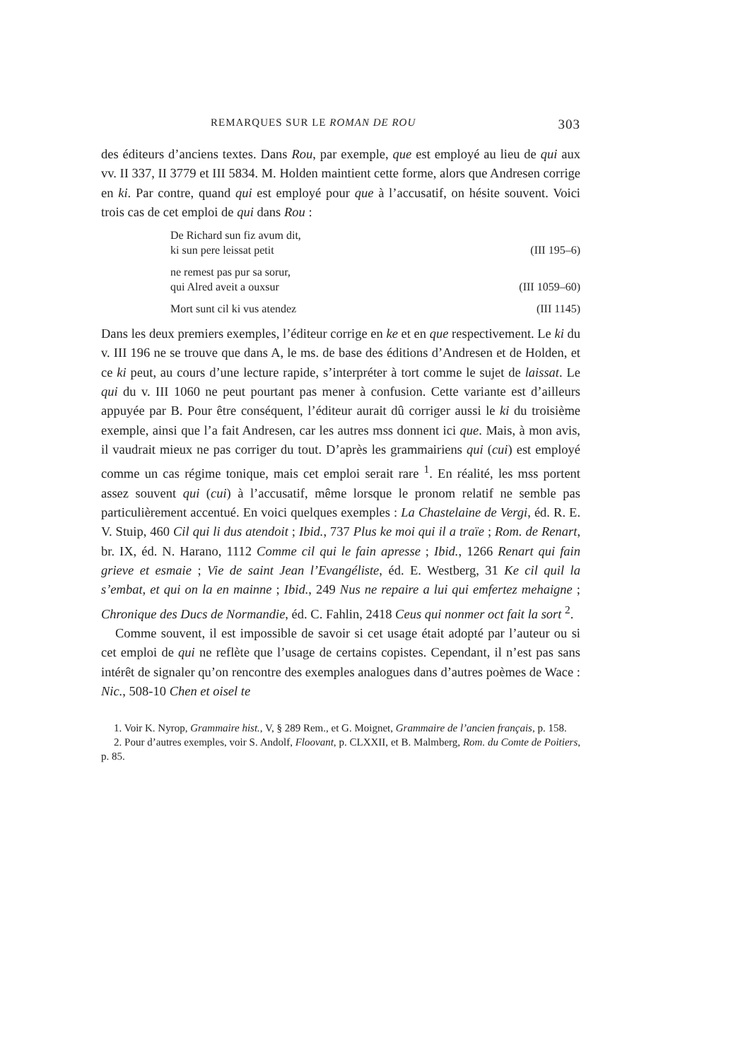REMARQUES SUR LE ROMAN DE ROU 303
des éditeurs d’anciens textes. Dans Rou, par exemple, que est employé au lieu de qui aux vv. II 337, II 3779 et III 5834. M. Holden maintient cette forme, alors que Andresen corrige en ki. Par contre, quand qui est employé pour que à l’accusatif, on hésite souvent. Voici trois cas de cet emploi de qui dans Rou :
De Richard sun fiz avum dit,
ki sun pere leissat petit (III 195–6)
ne remest pas pur sa sorur,
qui Alred aveit a ouxsur (III 1059–60)
Mort sunt cil ki vus atendez (III 1145)
Dans les deux premiers exemples, l’éditeur corrige en ke et en que respectivement. Le ki du v. III 196 ne se trouve que dans A, le ms. de base des éditions d’Andresen et de Holden, et ce ki peut, au cours d’une lecture rapide, s’interpréter à tort comme le sujet de laissat. Le qui du v. III 1060 ne peut pourtant pas mener à confusion. Cette variante est d’ailleurs appuyée par B. Pour être conséquent, l’éditeur aurait dû corriger aussi le ki du troisième exemple, ainsi que l’a fait Andresen, car les autres mss donnent ici que. Mais, à mon avis, il vaudrait mieux ne pas corriger du tout. D’après les grammairiens qui (cui) est employé comme un cas régime tonique, mais cet emploi serait rare <sup>1</sup>. En réalité, les mss portent assez souvent qui (cui) à l’accusatif, même lorsque le pronom relatif ne semble pas particulièrement accentué. En voici quelques exemples : La Chastelaine de Vergi, éd. R. E. V. Stuip, 460 Cil qui li dus atendoit ; Ibid., 737 Plus ke moi qui il a traïe ; Rom. de Renart, br. IX, éd. N. Harano, 1112 Comme cil qui le fain apresse ; Ibid., 1266 Renart qui fain grieve et esmaie ; Vie de saint Jean l’Evangéliste, éd. E. Westberg, 31 Ke cil quil la s’embat, et qui on la en mainne ; Ibid., 249 Nus ne repaire a lui qui emfertez mehaigne ; Chronique des Ducs de Normandie, éd. C. Fahlin, 2418 Ceus qui nonmer oct fait la sort <sup>2</sup>.
Comme souvent, il est impossible de savoir si cet usage était adopté par l’auteur ou si cet emploi de qui ne reflète que l’usage de certains copistes. Cependant, il n’est pas sans intérêt de signaler qu’on rencontre des exemples analogues dans d’autres poèmes de Wace : Nic., 508-10 Chen et oisel te
1. Voir K. Nyrop, Grammaire hist., V, § 289 Rem., et G. Moignet, Grammaire de l’ancien français, p. 158.
2. Pour d’autres exemples, voir S. Andolf, Floovant, p. CLXXII, et B. Malmberg, Rom. du Comte de Poitiers, p. 85.